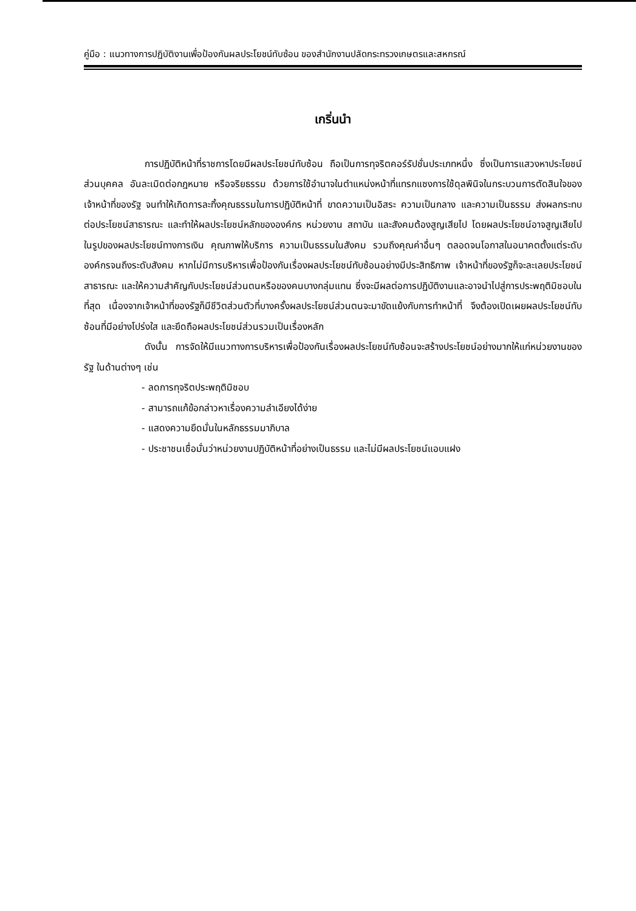คู่มือ : แนวทางการปฏิบัติงานเพื่อป้องกันผลประโยชน์ทับซ้อน ของสำนักงานปลัดกระทรวงเกษตรและสหกรณ์
เกริ่นนำ
การปฏิบัติหน้าที่ราชการโดยมีผลประโยชน์ทับซ้อน ถือเป็นการทุจริตคอร์รัปชั่นประเภทหนึ่ง ซึ่งเป็นการแสวงหาประโยชน์ส่วนบุคคล อันละเมิดต่อกฎหมาย หรือจริยธรรม ด้วยการใช้อำนาจในตำแหน่งหน้าที่แทรกแซงการใช้ดุลพินิจในกระบวนการตัดสินใจของเจ้าหน้าที่ของรัฐ จนทำให้เกิดการละทิ้งคุณธรรมในการปฏิบัติหน้าที่ ขาดความเป็นอิสระ ความเป็นกลาง และความเป็นธรรม ส่งผลกระทบต่อประโยชน์สาธารณะ และทำให้ผลประโยชน์หลักขององค์กร หน่วยงาน สถาบัน และสังคมต้องสูญเสียไป โดยผลประโยชน์อาจสูญเสียไปในรูปของผลประโยชน์ทางการเงิน คุณภาพให้บริการ ความเป็นธรรมในสังคม รวมถึงคุณค่าอื่นๆ ตลอดจนโอกาสในอนาคตตั้งแต่ระดับองค์กรจนถึงระดับสังคม หากไม่มีการบริหารเพื่อป้องกันเรื่องผลประโยชน์ทับซ้อนอย่างมีประสิทธิภาพ เจ้าหน้าที่ของรัฐก็จะละเลยประโยชน์สาธารณะ และให้ความสำคัญกับประโยชน์ส่วนตนหรือของคนบางกลุ่มแทน ซึ่งจะมีผลต่อการปฏิบัติงานและอาจนำไปสู่การประพฤติมิชอบในที่สุด เนื่องจากเจ้าหน้าที่ของรัฐก็มีชีวิตส่วนตัวที่บางครั้งผลประโยชน์ส่วนตนจะมาขัดแย้งกับการทำหน้าที่ จึงต้องเปิดเผยผลประโยชน์ทับซ้อนที่มีอย่างโปร่งใส และยึดถือผลประโยชน์ส่วนรวมเป็นเรื่องหลัก
ดังนั้น การจัดให้มีแนวทางการบริหารเพื่อป้องกันเรื่องผลประโยชน์ทับซ้อนจะสร้างประโยชน์อย่างมากให้แก่หน่วยงานของรัฐ ในด้านต่างๆ เช่น
- ลดการทุจริตประพฤติมิชอบ
- สามารถแก้ข้อกล่าวหาเรื่องความลำเอียงได้ง่าย
- แสดงความยึดมั่นในหลักธรรมมาภิบาล
- ประชาชนเชื่อมั่นว่าหน่วยงานปฏิบัติหน้าที่อย่างเป็นธรรม และไม่มีผลประโยชน์แอบแฝง